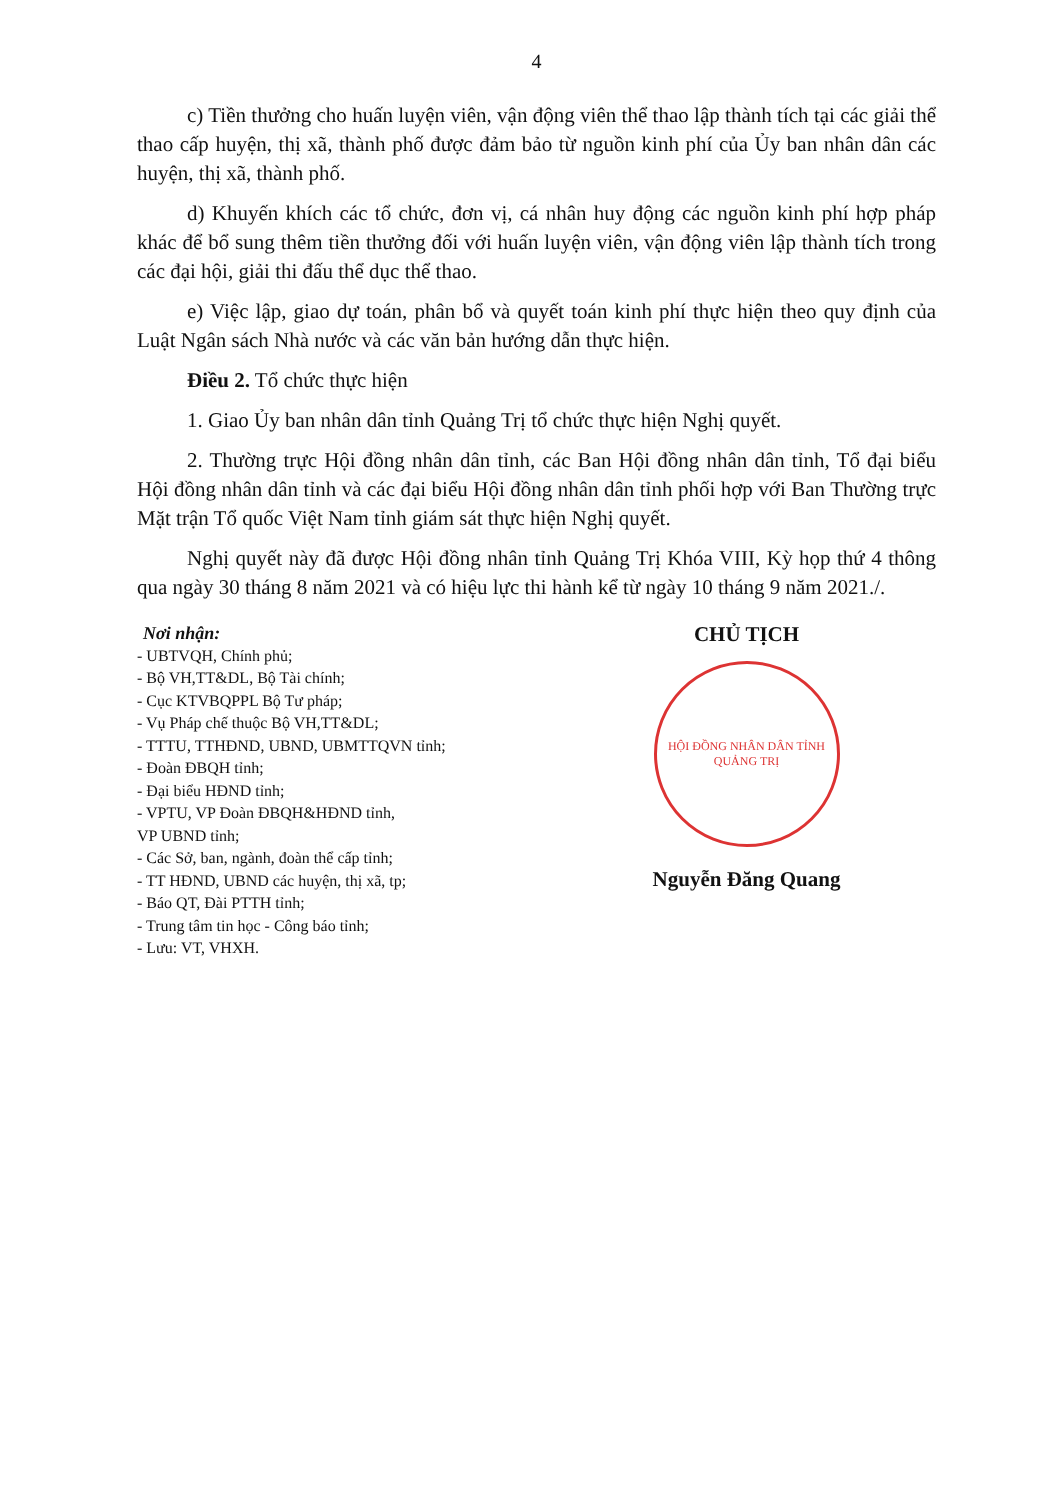4
c) Tiền thưởng cho huấn luyện viên, vận động viên thể thao lập thành tích tại các giải thể thao cấp huyện, thị xã, thành phố được đảm bảo từ nguồn kinh phí của Ủy ban nhân dân các huyện, thị xã, thành phố.
d) Khuyến khích các tổ chức, đơn vị, cá nhân huy động các nguồn kinh phí hợp pháp khác để bổ sung thêm tiền thưởng đối với huấn luyện viên, vận động viên lập thành tích trong các đại hội, giải thi đấu thể dục thể thao.
e) Việc lập, giao dự toán, phân bổ và quyết toán kinh phí thực hiện theo quy định của Luật Ngân sách Nhà nước và các văn bản hướng dẫn thực hiện.
Điều 2. Tổ chức thực hiện
1. Giao Ủy ban nhân dân tỉnh Quảng Trị tổ chức thực hiện Nghị quyết.
2. Thường trực Hội đồng nhân dân tỉnh, các Ban Hội đồng nhân dân tỉnh, Tổ đại biểu Hội đồng nhân dân tỉnh và các đại biểu Hội đồng nhân dân tỉnh phối hợp với Ban Thường trực Mặt trận Tổ quốc Việt Nam tỉnh giám sát thực hiện Nghị quyết.
Nghị quyết này đã được Hội đồng nhân tỉnh Quảng Trị Khóa VIII, Kỳ họp thứ 4 thông qua ngày 30 tháng 8 năm 2021 và có hiệu lực thi hành kể từ ngày 10 tháng 9 năm 2021./.
Nơi nhận:
- UBTVQH, Chính phủ;
- Bộ VH,TT&DL, Bộ Tài chính;
- Cục KTVBQPPL Bộ Tư pháp;
- Vụ Pháp chế thuộc Bộ VH,TT&DL;
- TTTU, TTHĐND, UBND, UBMTTQVN tỉnh;
- Đoàn ĐBQH tỉnh;
- Đại biểu HĐND tỉnh;
- VPTU, VP Đoàn ĐBQH&HĐND tỉnh,
VP UBND tỉnh;
- Các Sở, ban, ngành, đoàn thể cấp tỉnh;
- TT HĐND, UBND các huyện, thị xã, tp;
- Báo QT, Đài PTTH tỉnh;
- Trung tâm tin học - Công báo tỉnh;
- Lưu: VT, VHXH.
CHỦ TỊCH
HỘI ĐỒNG NHÂN DÂN TỈNH QUẢNG TRỊ
Nguyễn Đăng Quang